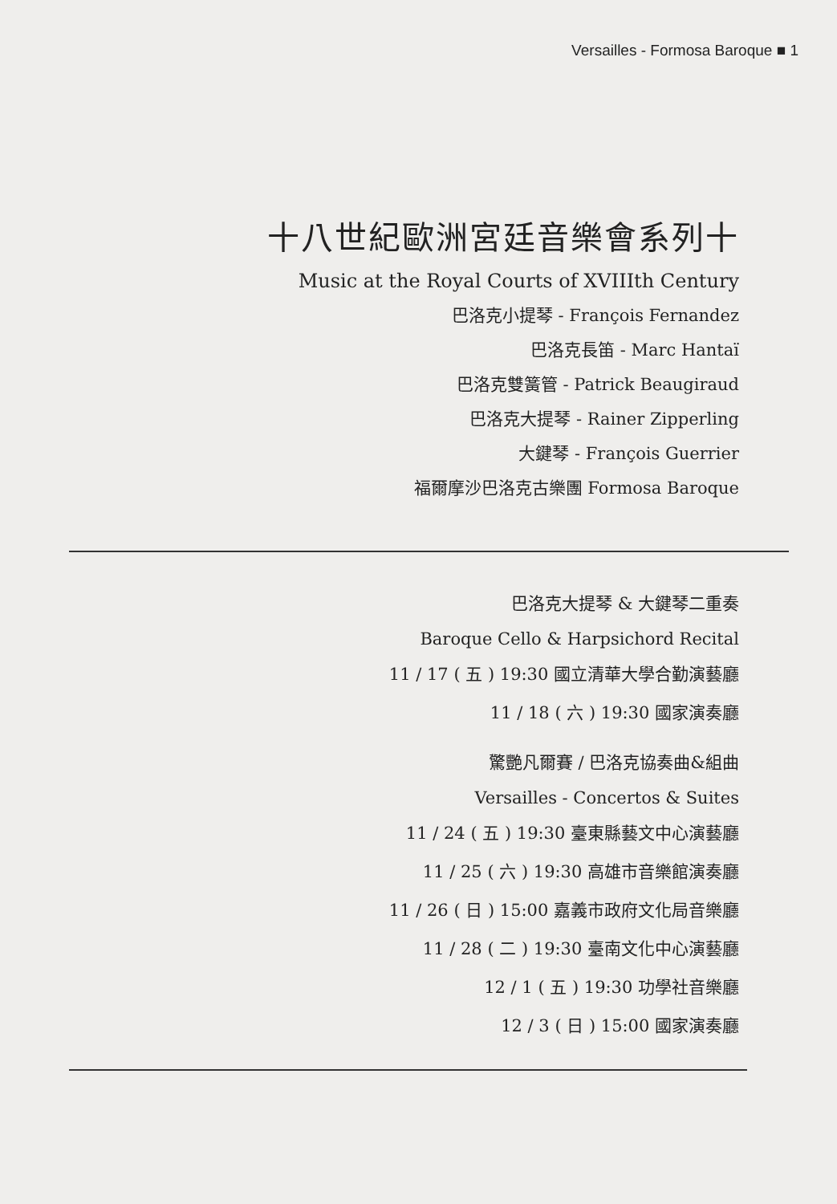Versailles - Formosa Baroque ■ 1
十八世紀歐洲宮廷音樂會系列十
Music at the Royal Courts of XVIIIth Century
巴洛克小提琴 - François Fernandez
巴洛克長笛 - Marc Hantaï
巴洛克雙簧管 - Patrick Beaugiraud
巴洛克大提琴 - Rainer Zipperling
大鍵琴 - François Guerrier
福爾摩沙巴洛克古樂團 Formosa Baroque
巴洛克大提琴 & 大鍵琴二重奏
Baroque Cello & Harpsichord Recital
11 / 17 ( 五 ) 19:30 國立清華大學合勤演藝廳
11 / 18 ( 六 ) 19:30 國家演奏廳
驚艷凡爾賽 / 巴洛克協奏曲&組曲
Versailles - Concertos & Suites
11 / 24 ( 五 ) 19:30 臺東縣藝文中心演藝廳
11 / 25 ( 六 ) 19:30 高雄市音樂館演奏廳
11 / 26 ( 日 ) 15:00 嘉義市政府文化局音樂廳
11 / 28 ( 二 ) 19:30 臺南文化中心演藝廳
12 / 1 ( 五 ) 19:30 功學社音樂廳
12 / 3 ( 日 ) 15:00 國家演奏廳